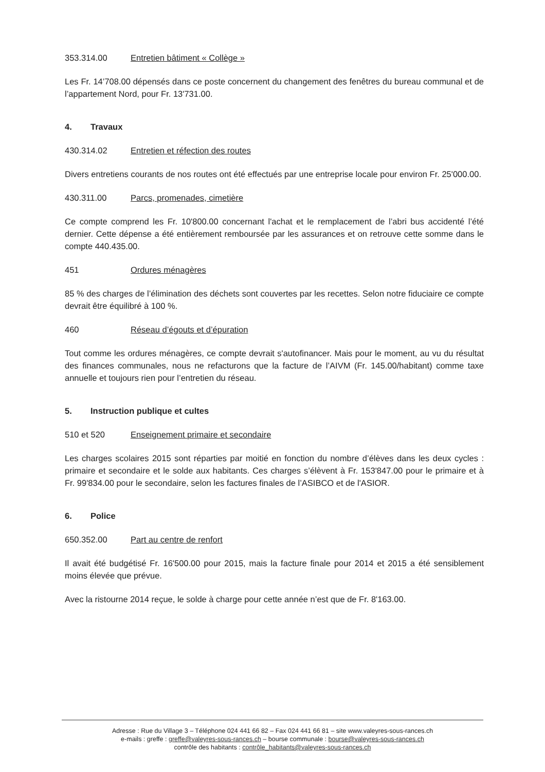353.314.00 Entretien bâtiment « Collège »
Les Fr. 14’708.00 dépensés dans ce poste concernent du changement des fenêtres du bureau communal et de l’appartement Nord, pour Fr. 13'731.00.
4. Travaux
430.314.02 Entretien et réfection des routes
Divers entretiens courants de nos routes ont été effectués par une entreprise locale pour environ Fr. 25'000.00.
430.311.00 Parcs, promenades, cimetière
Ce compte comprend les Fr. 10'800.00 concernant l'achat et le remplacement de l’abri bus accidenté l’été dernier. Cette dépense a été entièrement remboursée par les assurances et on retrouve cette somme dans le compte 440.435.00.
451 Ordures ménagères
85 % des charges de l’élimination des déchets sont couvertes par les recettes. Selon notre fiduciaire ce compte devrait être équilibré à 100 %.
460 Réseau d’égouts et d’épuration
Tout comme les ordures ménagères, ce compte devrait s'autofinancer. Mais pour le moment, au vu du résultat des finances communales, nous ne refacturons que la facture de l’AIVM (Fr. 145.00/habitant) comme taxe annuelle et toujours rien pour l’entretien du réseau.
5. Instruction publique et cultes
510 et 520 Enseignement primaire et secondaire
Les charges scolaires 2015 sont réparties par moitié en fonction du nombre d’élèves dans les deux cycles : primaire et secondaire et le solde aux habitants. Ces charges s’élèvent à Fr. 153'847.00 pour le primaire et à Fr. 99'834.00 pour le secondaire, selon les factures finales de l’ASIBCO et de l'ASIOR.
6. Police
650.352.00 Part au centre de renfort
Il avait été budgétisé Fr. 16'500.00 pour 2015, mais la facture finale pour 2014 et 2015 a été sensiblement moins élevée que prévue.
Avec la ristourne 2014 reçue, le solde à charge pour cette année n’est que de Fr. 8'163.00.
Adresse : Rue du Village 3 – Téléphone 024 441 66 82 – Fax 024 441 66 81 – site www.valeyres-sous-rances.ch
e-mails : greffe : greffe@valeyres-sous-rances.ch – bourse communale : bourse@valeyres-sous-rances.ch
contrôle des habitants : contrôle_habitants@valeyres-sous-rances.ch